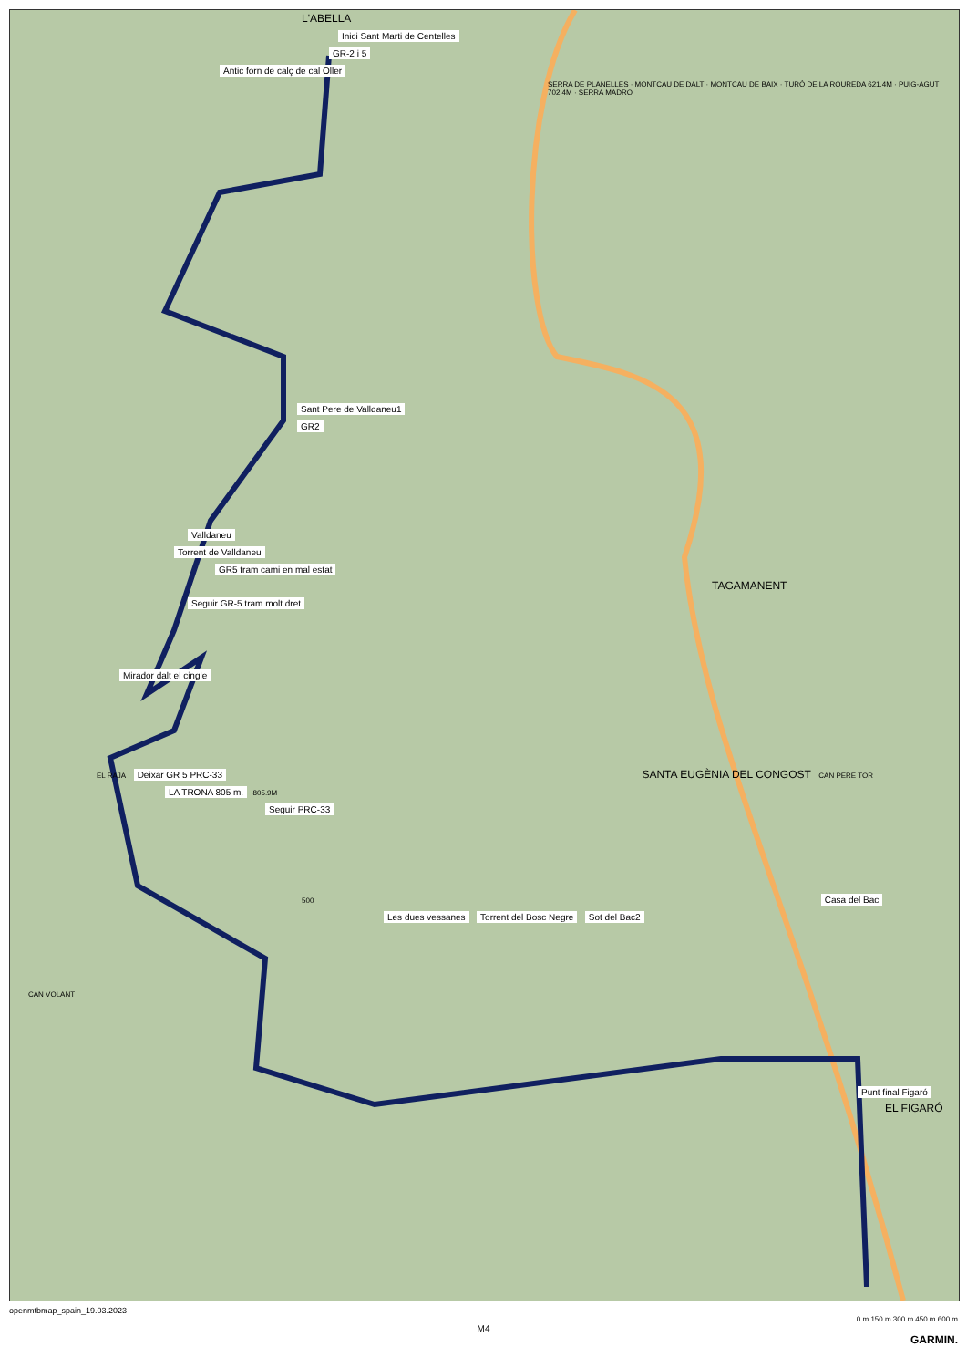L'ABELLA
Inici Sant Marti de Centelles
GR-2 i 5
Antic forn de calç de cal Oller
SERRA DE PLANELLES · MONTCAU DE DALT · MONTCAU DE BAIX · TURÓ DE LA ROUREDA 621.4M · PUIG-AGUT 702.4M · SERRA MADRO
Sant Pere de Valldaneu1
GR2 Valldaneu
Torrent de Valldaneu
GR5 tram cami en mal estat
TAGAMANENT
Seguir GR-5 tram molt dret Mirador dalt el cingle
EL RAJA Deixar GR 5 PRC-33 SANTA EUGÈNIA DEL CONGOST CAN PERE TOR
LA TRONA 805 m. 805.9M
Seguir PRC-33
500 Casa del Bac
Les dues vessanes Torrent del Bosc Negre Sot del Bac2
CAN VOLANT
Punt final Figaró
EL FIGARÓ
openmtbmap_spain_19.03.2023
0 m 150 m 300 m 450 m 600 m
M4
GARMIN.